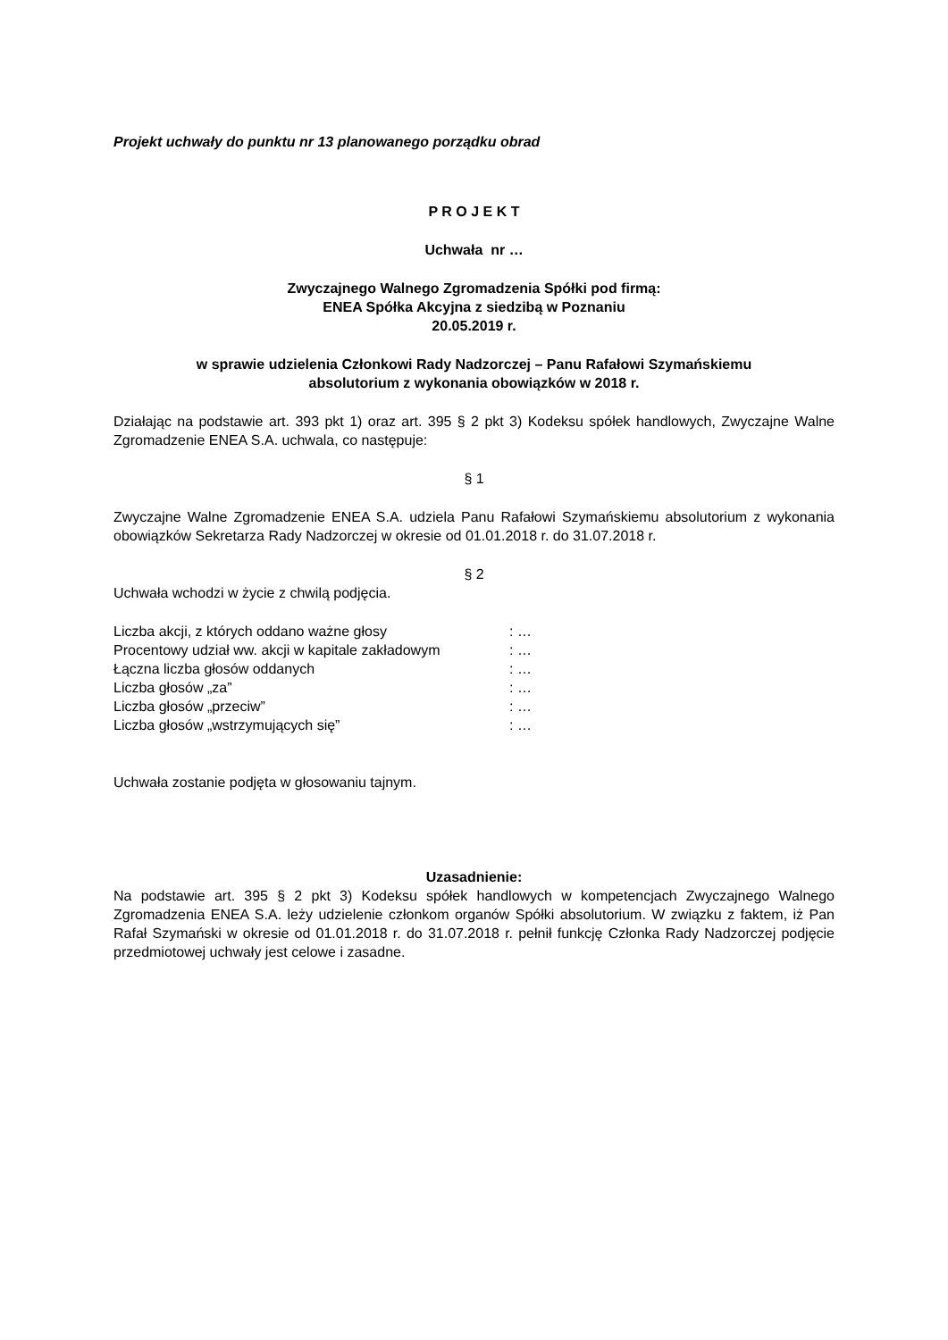Projekt uchwały do punktu nr 13 planowanego porządku obrad
P R O J E K T
Uchwała nr …
Zwyczajnego Walnego Zgromadzenia Spółki pod firmą:
ENEA Spółka Akcyjna z siedzibą w Poznaniu
20.05.2019 r.
w sprawie udzielenia Członkowi Rady Nadzorczej – Panu Rafałowi Szymańskiemu
absolutorium z wykonania obowiązków w 2018 r.
Działając na podstawie art. 393 pkt 1) oraz art. 395 § 2 pkt 3) Kodeksu spółek handlowych, Zwyczajne Walne Zgromadzenie ENEA S.A. uchwala, co następuje:
§ 1
Zwyczajne Walne Zgromadzenie ENEA S.A. udziela Panu Rafałowi Szymańskiemu absolutorium z wykonania obowiązków Sekretarza Rady Nadzorczej w okresie od 01.01.2018 r. do 31.07.2018 r.
§ 2
Uchwała wchodzi w życie z chwilą podjęcia.
| Liczba akcji, z których oddano ważne głosy | : … |
| Procentowy udział ww. akcji w kapitale zakładowym | : … |
| Łączna liczba głosów oddanych | : … |
| Liczba głosów „za” | : … |
| Liczba głosów „przeciw” | : … |
| Liczba głosów „wstrzymujących się” | : … |
Uchwała zostanie podjęta w głosowaniu tajnym.
Uzasadnienie:
Na podstawie art. 395 § 2 pkt 3) Kodeksu spółek handlowych w kompetencjach Zwyczajnego Walnego Zgromadzenia ENEA S.A. leży udzielenie członkom organów Spółki absolutorium. W związku z faktem, iż Pan Rafał Szymański w okresie od 01.01.2018 r. do 31.07.2018 r. pełnił funkcję Członka Rady Nadzorczej podjęcie przedmiotowej uchwały jest celowe i zasadne.